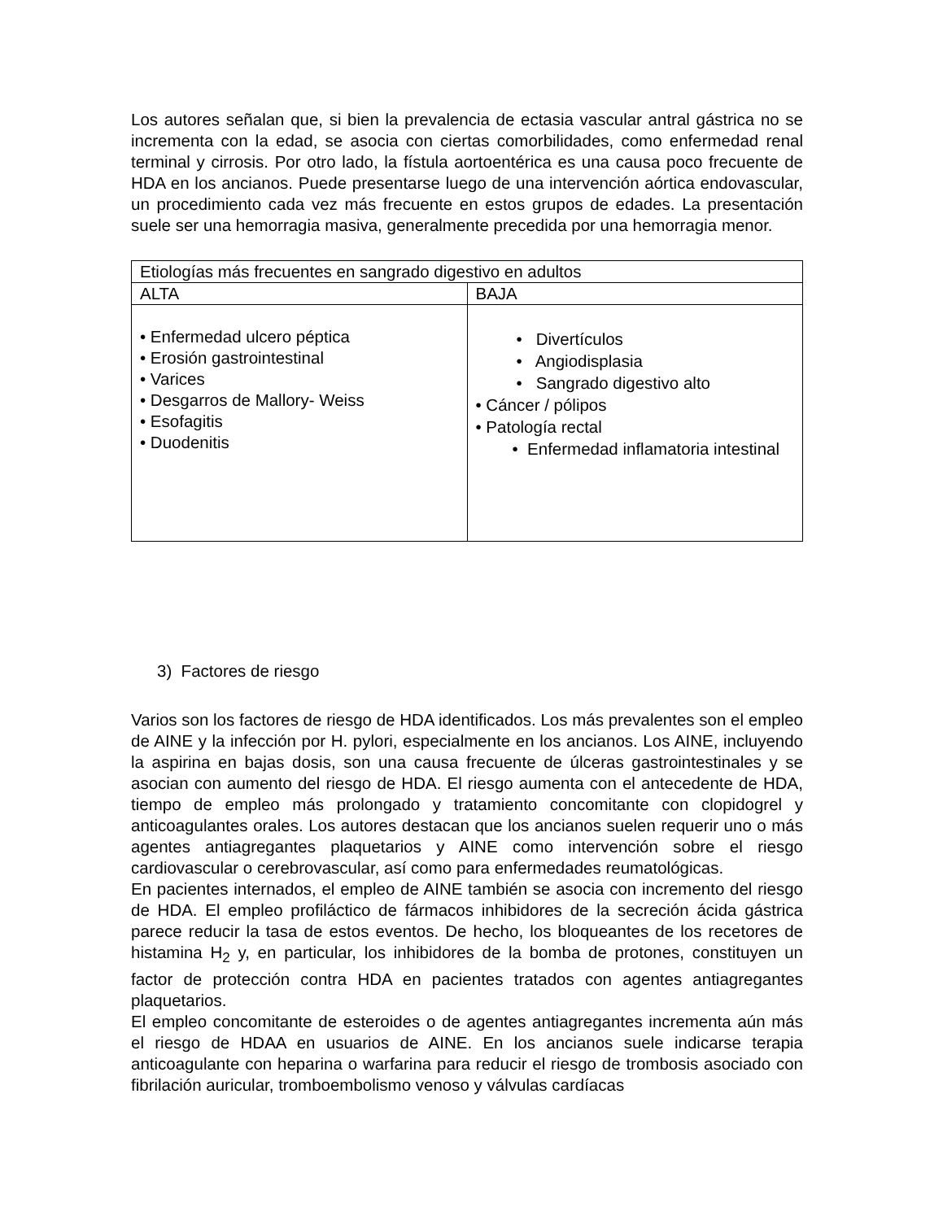Los autores señalan que, si bien la prevalencia de ectasia vascular antral gástrica no se incrementa con la edad, se asocia con ciertas comorbilidades, como enfermedad renal terminal y cirrosis. Por otro lado, la fístula aortoentérica es una causa poco frecuente de HDA en los ancianos. Puede presentarse luego de una intervención aórtica endovascular, un procedimiento cada vez más frecuente en estos grupos de edades. La presentación suele ser una hemorragia masiva, generalmente precedida por una hemorragia menor.
| Etiologías más frecuentes en sangrado digestivo en adultos | |
| ALTA | BAJA |
| • Enfermedad ulcero péptica • Erosión gastrointestinal • Varices • Desgarros de Mallory- Weiss • Esofagitis • Duodenitis | • Divertículos • Angiodisplasia • Sangrado digestivo alto • Cáncer / pólipos • Patología rectal • Enfermedad inflamatoria intestinal |
3) Factores de riesgo
Varios son los factores de riesgo de HDA identificados. Los más prevalentes son el empleo de AINE y la infección por H. pylori, especialmente en los ancianos. Los AINE, incluyendo la aspirina en bajas dosis, son una causa frecuente de úlceras gastrointestinales y se asocian con aumento del riesgo de HDA. El riesgo aumenta con el antecedente de HDA, tiempo de empleo más prolongado y tratamiento concomitante con clopidogrel y anticoagulantes orales. Los autores destacan que los ancianos suelen requerir uno o más agentes antiagregantes plaquetarios y AINE como intervención sobre el riesgo cardiovascular o cerebrovascular, así como para enfermedades reumatológicas.
En pacientes internados, el empleo de AINE también se asocia con incremento del riesgo de HDA. El empleo profiláctico de fármacos inhibidores de la secreción ácida gástrica parece reducir la tasa de estos eventos. De hecho, los bloqueantes de los recetores de histamina H<sub>2</sub> y, en particular, los inhibidores de la bomba de protones, constituyen un factor de protección contra HDA en pacientes tratados con agentes antiagregantes plaquetarios.
El empleo concomitante de esteroides o de agentes antiagregantes incrementa aún más el riesgo de HDAA en usuarios de AINE. En los ancianos suele indicarse terapia anticoagulante con heparina o warfarina para reducir el riesgo de trombosis asociado con fibrilación auricular, tromboembolismo venoso y válvulas cardíacas